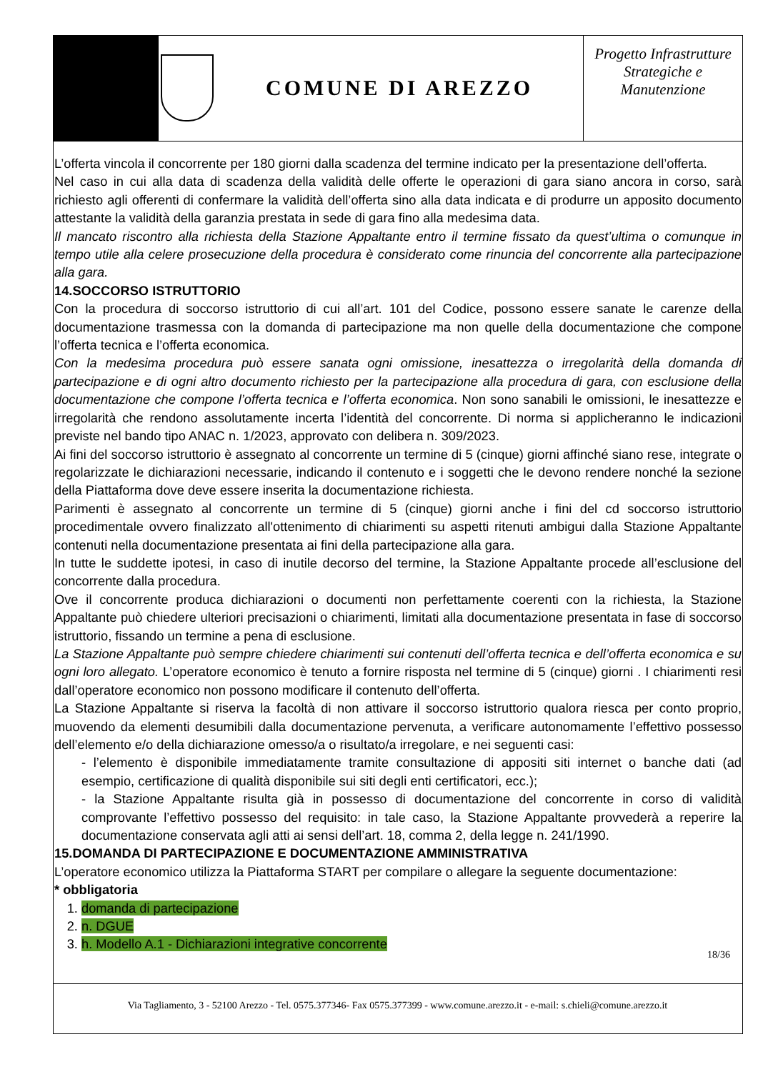COMUNE DI AREZZO
Progetto Infrastrutture Strategiche e Manutenzione
L’offerta vincola il concorrente per 180 giorni dalla scadenza del termine indicato per la presentazione dell’offerta.
Nel caso in cui alla data di scadenza della validità delle offerte le operazioni di gara siano ancora in corso, sarà richiesto agli offerenti di confermare la validità dell’offerta sino alla data indicata e di produrre un apposito documento attestante la validità della garanzia prestata in sede di gara fino alla medesima data.
Il mancato riscontro alla richiesta della Stazione Appaltante entro il termine fissato da quest’ultima o comunque in tempo utile alla celere prosecuzione della procedura è considerato come rinuncia del concorrente alla partecipazione alla gara.
14.SOCCORSO ISTRUTTORIO
Con la procedura di soccorso istruttorio di cui all’art. 101 del Codice, possono essere sanate le carenze della documentazione trasmessa con la domanda di partecipazione ma non quelle della documentazione che compone l’offerta tecnica e l’offerta economica.
Con la medesima procedura può essere sanata ogni omissione, inesattezza o irregolarità della domanda di partecipazione e di ogni altro documento richiesto per la partecipazione alla procedura di gara, con esclusione della documentazione che compone l’offerta tecnica e l’offerta economica. Non sono sanabili le omissioni, le inesattezze e irregolarità che rendono assolutamente incerta l’identità del concorrente. Di norma si applicheranno le indicazioni previste nel bando tipo ANAC n. 1/2023, approvato con delibera n. 309/2023.
Ai fini del soccorso istruttorio è assegnato al concorrente un termine di 5 (cinque) giorni affinché siano rese, integrate o regolarizzate le dichiarazioni necessarie, indicando il contenuto e i soggetti che le devono rendere nonché la sezione della Piattaforma dove deve essere inserita la documentazione richiesta.
Parimenti è assegnato al concorrente un termine di 5 (cinque) giorni anche i fini del cd soccorso istruttorio procedimentale ovvero finalizzato all'ottenimento di chiarimenti su aspetti ritenuti ambigui dalla Stazione Appaltante contenuti nella documentazione presentata ai fini della partecipazione alla gara.
In tutte le suddette ipotesi, in caso di inutile decorso del termine, la Stazione Appaltante procede all’esclusione del concorrente dalla procedura.
Ove il concorrente produca dichiarazioni o documenti non perfettamente coerenti con la richiesta, la Stazione Appaltante può chiedere ulteriori precisazioni o chiarimenti, limitati alla documentazione presentata in fase di soccorso istruttorio, fissando un termine a pena di esclusione.
La Stazione Appaltante può sempre chiedere chiarimenti sui contenuti dell’offerta tecnica e dell’offerta economica e su ogni loro allegato. L’operatore economico è tenuto a fornire risposta nel termine di 5 (cinque) giorni . I chiarimenti resi dall’operatore economico non possono modificare il contenuto dell’offerta.
La Stazione Appaltante si riserva la facoltà di non attivare il soccorso istruttorio qualora riesca per conto proprio, muovendo da elementi desumibili dalla documentazione pervenuta, a verificare autonomamente l’effettivo possesso dell’elemento e/o della dichiarazione omesso/a o risultato/a irregolare, e nei seguenti casi:
- l’elemento è disponibile immediatamente tramite consultazione di appositi siti internet o banche dati (ad esempio, certificazione di qualità disponibile sui siti degli enti certificatori, ecc.);
- la Stazione Appaltante risulta già in possesso di documentazione del concorrente in corso di validità comprovante l’effettivo possesso del requisito: in tale caso, la Stazione Appaltante provvederà a reperire la documentazione conservata agli atti ai sensi dell’art. 18, comma 2, della legge n. 241/1990.
15.DOMANDA DI PARTECIPAZIONE E DOCUMENTAZIONE AMMINISTRATIVA
L’operatore economico utilizza la Piattaforma START per compilare o allegare la seguente documentazione:
* obbligatoria
1. domanda di partecipazione
2. n. DGUE
3. h. Modello A.1 - Dichiarazioni integrative concorrente
18/36
Via Tagliamento, 3 - 52100 Arezzo - Tel. 0575.377346- Fax 0575.377399 - www.comune.arezzo.it - e-mail: s.chieli@comune.arezzo.it